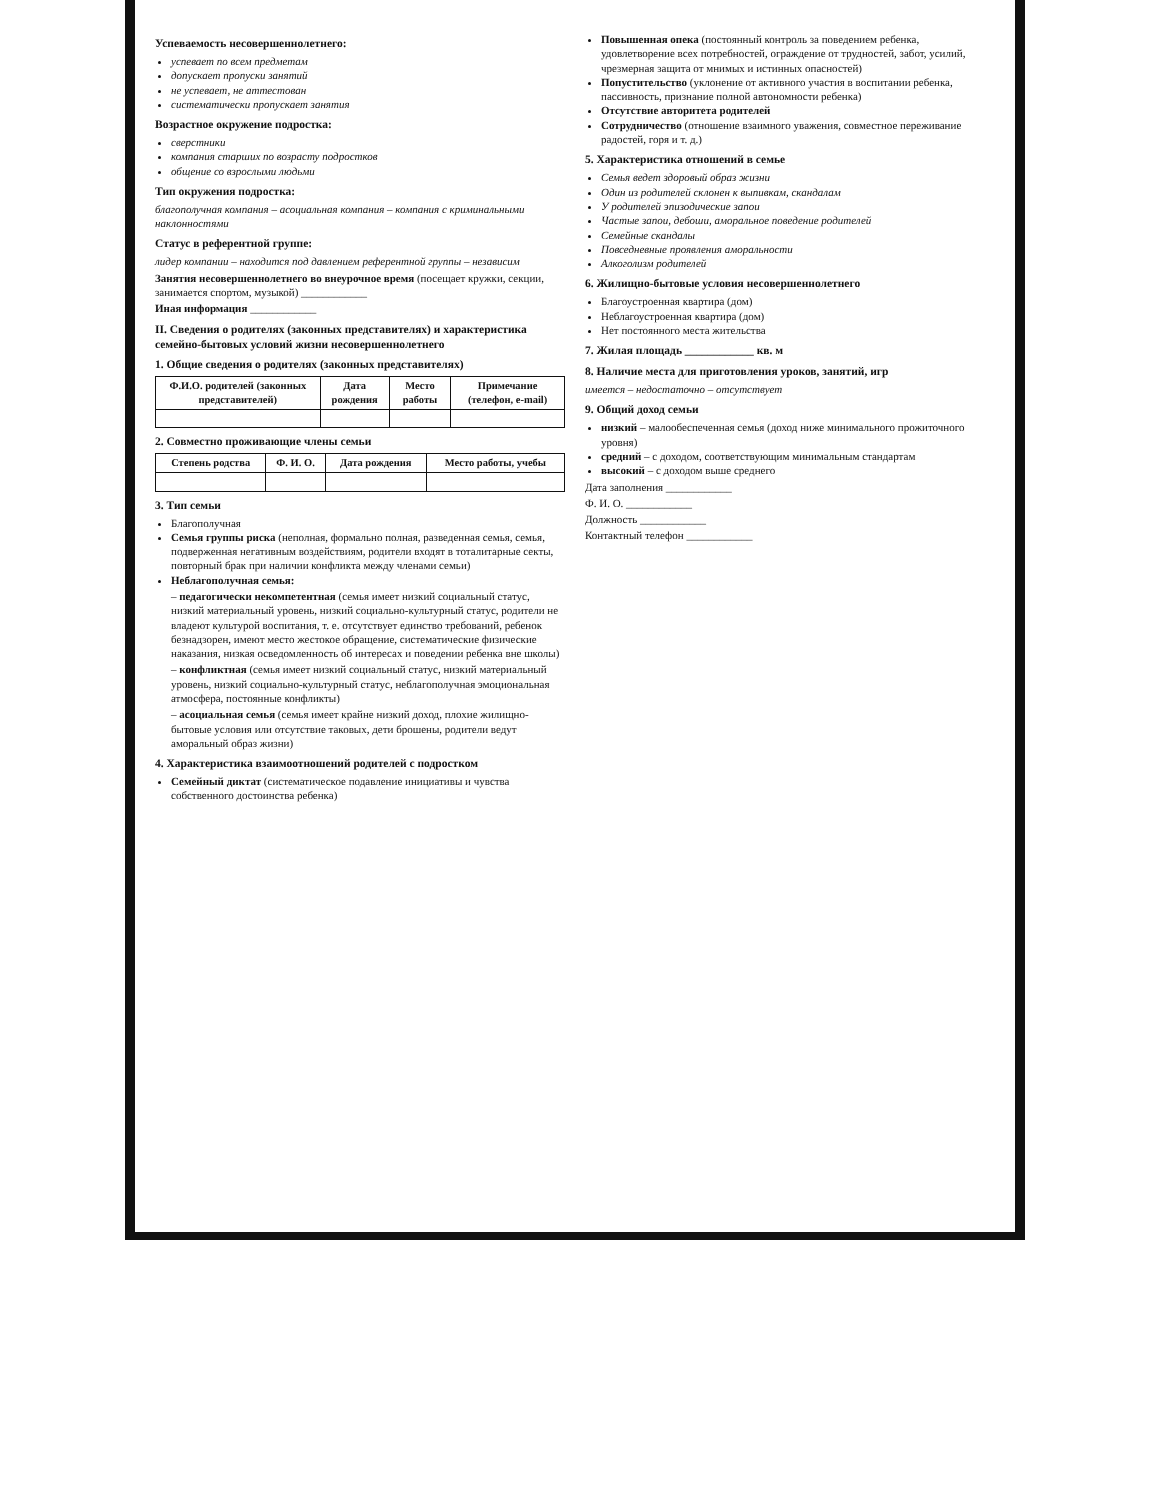Успеваемость несовершеннолетнего:
успевает по всем предметам
допускает пропуски занятий
не успевает, не аттестован
систематически пропускает занятия
Возрастное окружение подростка:
сверстники
компания старших по возрасту подростков
общение со взрослыми людьми
Тип окружения подростка:
благополучная компания – асоциальная компания – компания с криминальными наклонностями
Статус в референтной группе:
лидер компании – находится под давлением референтной группы – независим
Занятия несовершеннолетнего во внеурочное время (посещает кружки, секции, занимается спортом, музыкой) ____________
Иная информация ____________
II. Сведения о родителях (законных представителях) и характеристика семейно-бытовых условий жизни несовершеннолетнего
1. Общие сведения о родителях (законных представителях)
| Ф.И.О. родителей (законных представителей) | Дата рождения | Место работы | Примечание (телефон, e-mail) |
| --- | --- | --- | --- |
2. Совместно проживающие члены семьи
| Степень родства | Ф. И. О. | Дата рождения | Место работы, учебы |
| --- | --- | --- | --- |
3. Тип семьи
Благополучная
Семья группы риска (неполная, формально полная, разведенная семья, семья, подверженная негативным воздействиям, родители входят в тоталитарные секты, повторный брак при наличии конфликта между членами семьи)
Неблагополучная семья:
– педагогически некомпетентная (семья имеет низкий социальный статус, низкий материальный уровень, низкий социально-культурный статус, родители не владеют культурой воспитания, т. е. отсутствует единство требований, ребенок безнадзорен, имеют место жестокое обращение, систематические физические наказания, низкая осведомленность об интересах и поведении ребенка вне школы)
– конфликтная (семья имеет низкий социальный статус, низкий материальный уровень, низкий социально-культурный статус, неблагополучная эмоциональная атмосфера, постоянные конфликты)
– асоциальная семья (семья имеет крайне низкий доход, плохие жилищно-бытовые условия или отсутствие таковых, дети брошены, родители ведут аморальный образ жизни)
4. Характеристика взаимоотношений родителей с подростком
Семейный диктат (систематическое подавление инициативы и чувства собственного достоинства ребенка)
Повышенная опека (постоянный контроль за поведением ребенка, удовлетворение всех потребностей, ограждение от трудностей, забот, усилий, чрезмерная защита от мнимых и истинных опасностей)
Попустительство (уклонение от активного участия в воспитании ребенка, пассивность, признание полной автономности ребенка)
Отсутствие авторитета родителей
Сотрудничество (отношение взаимного уважения, совместное переживание радостей, горя и т. д.)
5. Характеристика отношений в семье
Семья ведет здоровый образ жизни
Один из родителей склонен к выпивкам, скандалам
У родителей эпизодические запои
Частые запои, дебоши, аморальное поведение родителей
Семейные скандалы
Повседневные проявления аморальности
Алкоголизм родителей
6. Жилищно-бытовые условия несовершеннолетнего
Благоустроенная квартира (дом)
Неблагоустроенная квартира (дом)
Нет постоянного места жительства
7. Жилая площадь ____________ кв. м
8. Наличие места для приготовления уроков, занятий, игр
имеется – недостаточно – отсутствует
9. Общий доход семьи
низкий – малообеспеченная семья (доход ниже минимального прожиточного уровня)
средний – с доходом, соответствующим минимальным стандартам
высокий – с доходом выше среднего
Дата заполнения ____________
Ф. И. О. ____________
Должность ____________
Контактный телефон ____________